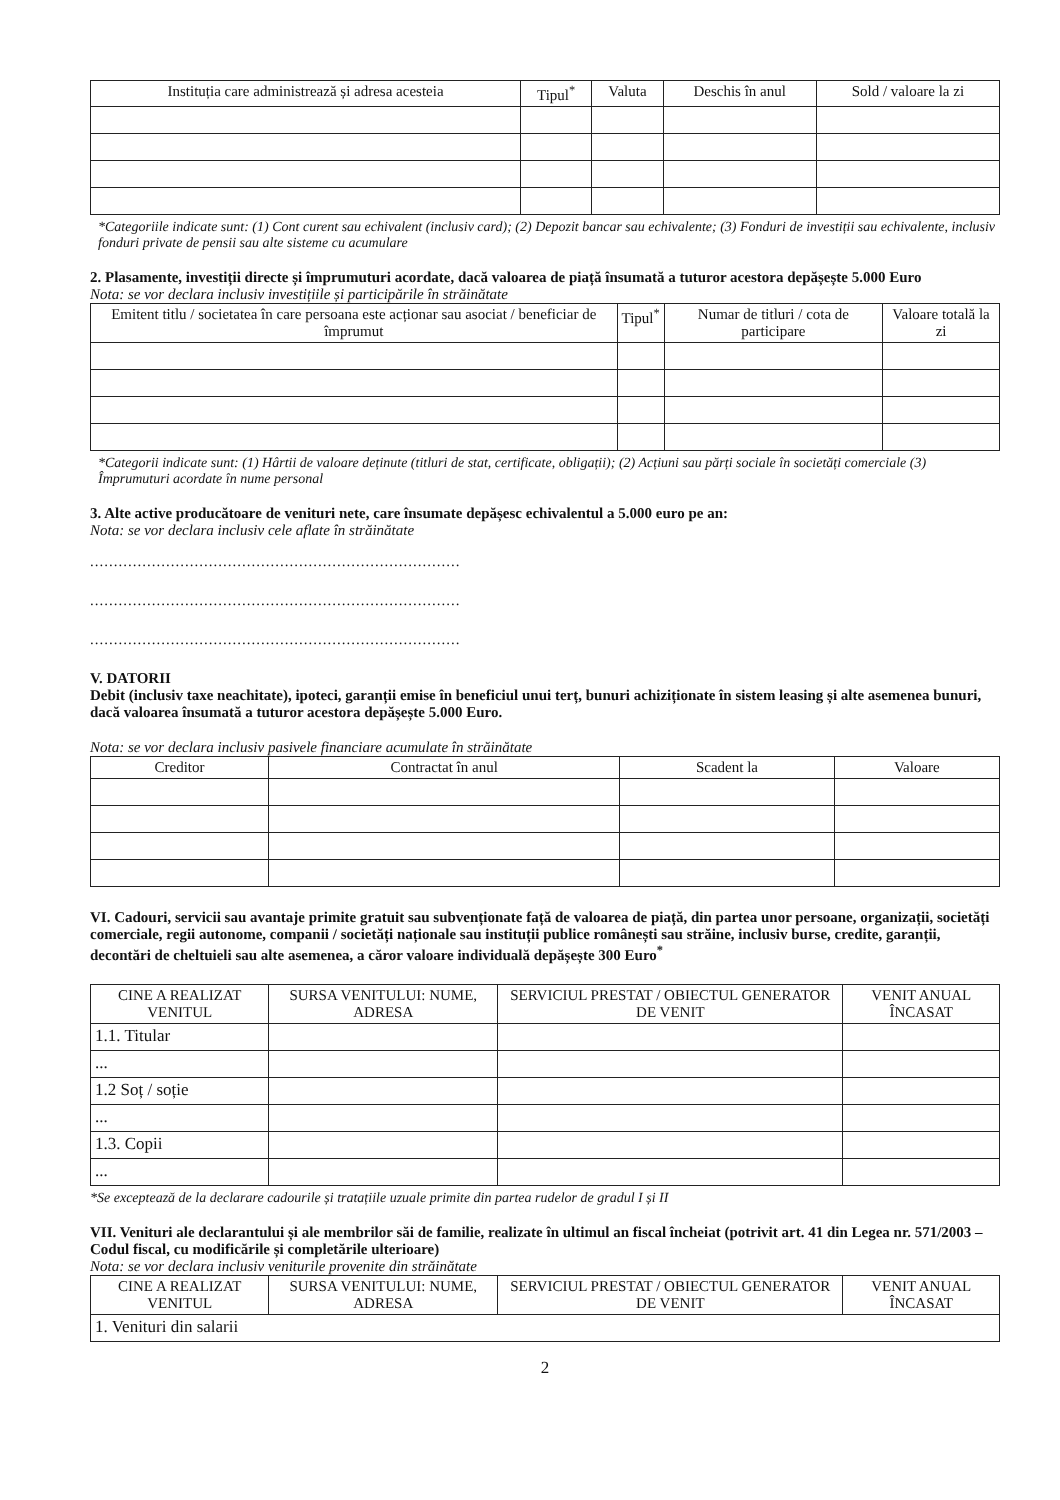| Instituția care administrează și adresa acesteia | Tipul<sup>*</sup> | Valuta | Deschis în anul | Sold / valoare la zi |
| --- | --- | --- | --- | --- |
*Categoriile indicate sunt: (1) Cont curent sau echivalent (inclusiv card); (2) Depozit bancar sau echivalente; (3) Fonduri de investiții sau echivalente, inclusiv fonduri private de pensii sau alte sisteme cu acumulare
2. Plasamente, investiții directe și împrumuturi acordate, dacă valoarea de piață însumată a tuturor acestora depășește 5.000 Euro
Nota: se vor declara inclusiv investițiile și participările în străinătate
| Emitent titlu / societatea în care persoana este acționar sau asociat / beneficiar de împrumut | Tipul<sup>*</sup> | Numar de titluri / cota de participare | Valoare totală la zi |
| --- | --- | --- | --- |
*Categorii indicate sunt: (1) Hârtii de valoare deținute (titluri de stat, certificate, obligații); (2) Acțiuni sau părți sociale în societăți comerciale (3) Împrumuturi acordate în nume personal
3. Alte active producătoare de venituri nete, care însumate depășesc echivalentul a 5.000 euro pe an:
Nota: se vor declara inclusiv cele aflate în străinătate
..............................................................................
..............................................................................
..............................................................................
V. DATORII
Debit (inclusiv taxe neachitate), ipoteci, garanții emise în beneficiul unui terț, bunuri achiziționate în sistem leasing și alte asemenea bunuri, dacă valoarea însumată a tuturor acestora depășește 5.000 Euro.
Nota: se vor declara inclusiv pasivele financiare acumulate în străinătate
| Creditor | Contractat în anul | Scadent la | Valoare |
| --- | --- | --- | --- |
VI. Cadouri, servicii sau avantaje primite gratuit sau subvenționate față de valoarea de piață, din partea unor persoane, organizații, societăți comerciale, regii autonome, companii / societăți naționale sau instituții publice românești sau străine, inclusiv burse, credite, garanții, decontări de cheltuieli sau alte asemenea, a căror valoare individuală depășește 300 Euro<sup>*</sup>
| CINE A REALIZAT VENITUL | SURSA VENITULUI: NUME, ADRESA | SERVICIUL PRESTAT / OBIECTUL GENERATOR DE VENIT | VENIT ANUAL ÎNCASAT |
| --- | --- | --- | --- |
| 1.1. Titular | | | |
| ... | | | |
| 1.2 Soț / soție | | | |
| ... | | | |
| 1.3. Copii | | | |
| ... | | | |
*Se exceptează de la declarare cadourile și tratațiile uzuale primite din partea rudelor de gradul I și II
VII. Venituri ale declarantului și ale membrilor săi de familie, realizate în ultimul an fiscal încheiat (potrivit art. 41 din Legea nr. 571/2003 – Codul fiscal, cu modificările și completările ulterioare)
Nota: se vor declara inclusiv veniturile provenite din străinătate
| CINE A REALIZAT VENITUL | SURSA VENITULUI: NUME, ADRESA | SERVICIUL PRESTAT / OBIECTUL GENERATOR DE VENIT | VENIT ANUAL ÎNCASAT |
| --- | --- | --- | --- |
| 1. Venituri din salarii | | | |
2